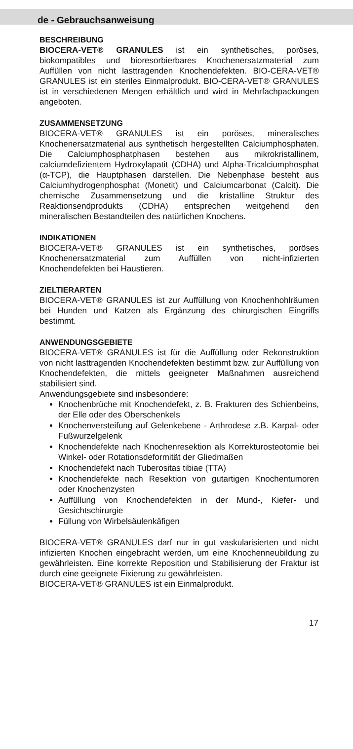de - Gebrauchsanweisung
BESCHREIBUNG
BIOCERA-VET® GRANULES ist ein synthetisches, poröses, biokompatibles und bioresorbierbares Knochenersatzmaterial zum Auffüllen von nicht lasttragenden Knochendefekten. BIO-CERA-VET® GRANULES ist ein steriles Einmalprodukt. BIO-CERA-VET® GRANULES ist in verschiedenen Mengen erhältlich und wird in Mehrfachpackungen angeboten.
ZUSAMMENSETZUNG
BIOCERA-VET® GRANULES ist ein poröses, mineralisches Knochenersatzmaterial aus synthetisch hergestellten Calciumphosphaten. Die Calciumphosphatphasen bestehen aus mikrokristallinem, calciumdefizientem Hydroxylapatit (CDHA) und Alpha-Tricalciumphosphat (α-TCP), die Hauptphasen darstellen. Die Nebenphase besteht aus Calciumhydrogenphosphat (Monetit) und Calciumcarbonat (Calcit). Die chemische Zusammensetzung und die kristalline Struktur des Reaktionsendprodukts (CDHA) entsprechen weitgehend den mineralischen Bestandteilen des natürlichen Knochens.
INDIKATIONEN
BIOCERA-VET® GRANULES ist ein synthetisches, poröses Knochenersatzmaterial zum Auffüllen von nicht-infizierten Knochendefekten bei Haustieren.
ZIELTIERARTEN
BIOCERA-VET® GRANULES ist zur Auffüllung von Knochenhohlräumen bei Hunden und Katzen als Ergänzung des chirurgischen Eingriffs bestimmt.
ANWENDUNGSGEBIETE
BIOCERA-VET® GRANULES ist für die Auffüllung oder Rekonstruktion von nicht lasttragenden Knochendefekten bestimmt bzw. zur Auffüllung von Knochendefekten, die mittels geeigneter Maßnahmen ausreichend stabilisiert sind.
Anwendungsgebiete sind insbesondere:
Knochenbrüche mit Knochendefekt, z. B. Frakturen des Schienbeins, der Elle oder des Oberschenkels
Knochenversteifung auf Gelenkebene - Arthrodese z.B. Karpal- oder Fußwurzelgelenk
Knochendefekte nach Knochenresektion als Korrekturosteotomie bei Winkel- oder Rotationsdeformität der Gliedmaßen
Knochendefekt nach Tuberositas tibiae (TTA)
Knochendefekte nach Resektion von gutartigen Knochentumoren oder Knochenzysten
Auffüllung von Knochendefekten in der Mund-, Kiefer- und Gesichtschirurgie
Füllung von Wirbelsäulenkäfigen
BIOCERA-VET® GRANULES darf nur in gut vaskularisierten und nicht infizierten Knochen eingebracht werden, um eine Knochenneubildung zu gewährleisten. Eine korrekte Reposition und Stabilisierung der Fraktur ist durch eine geeignete Fixierung zu gewährleisten.
BIOCERA-VET® GRANULES ist ein Einmalprodukt.
17